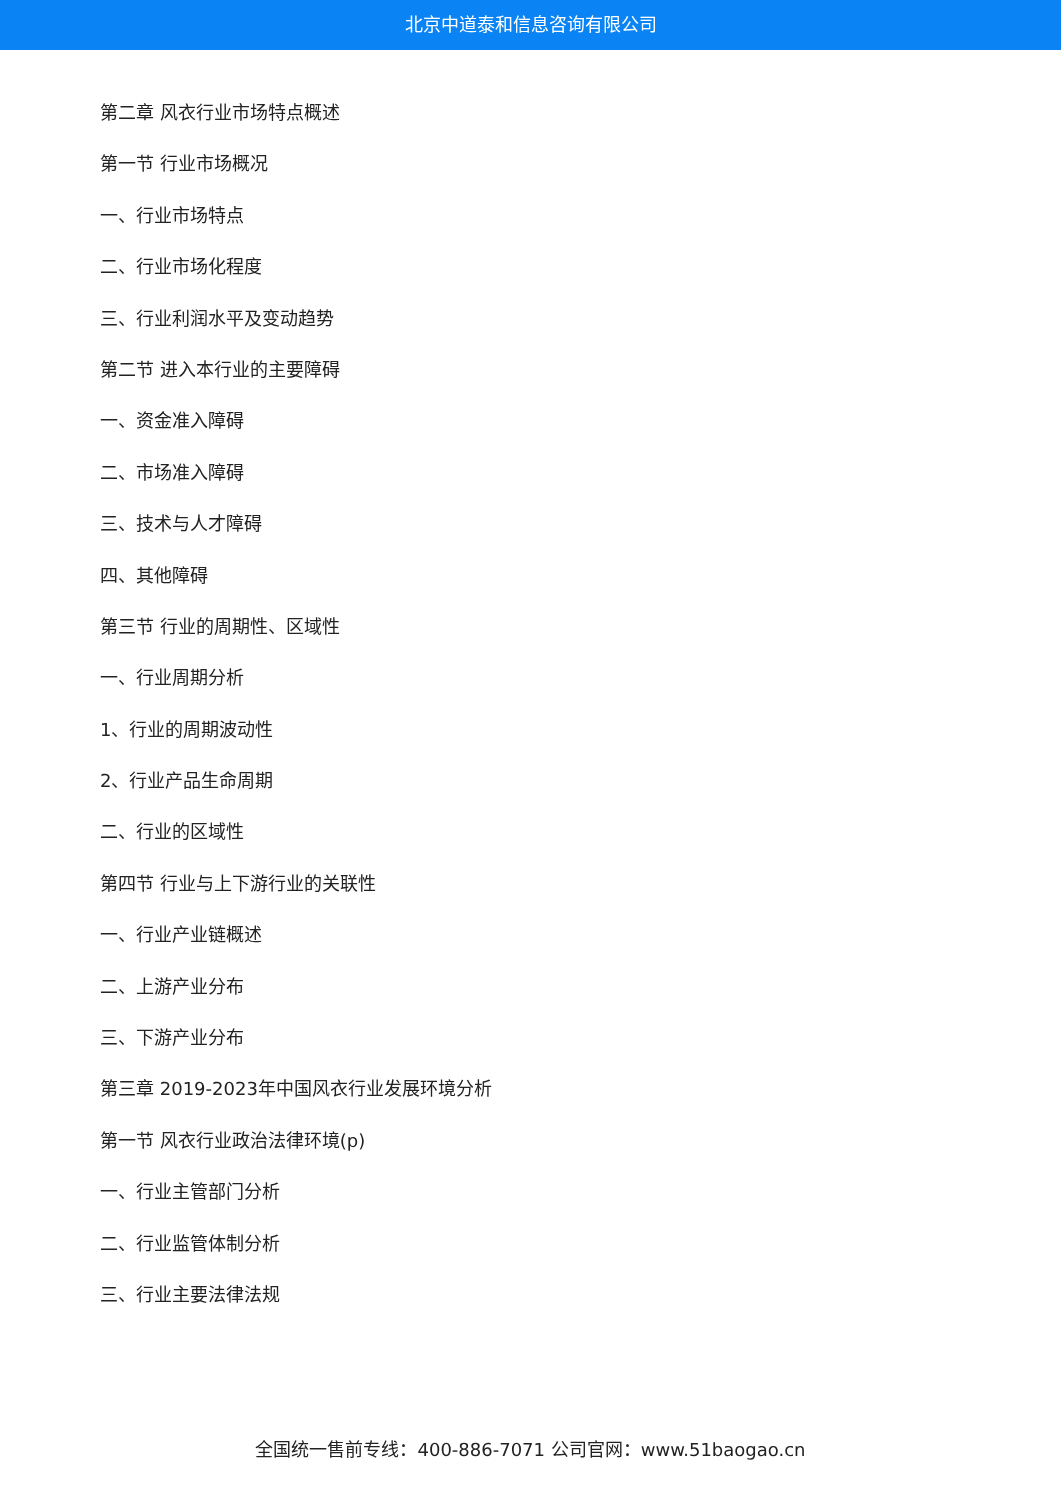北京中道泰和信息咨询有限公司
第二章 风衣行业市场特点概述
第一节 行业市场概况
一、行业市场特点
二、行业市场化程度
三、行业利润水平及变动趋势
第二节 进入本行业的主要障碍
一、资金准入障碍
二、市场准入障碍
三、技术与人才障碍
四、其他障碍
第三节 行业的周期性、区域性
一、行业周期分析
1、行业的周期波动性
2、行业产品生命周期
二、行业的区域性
第四节 行业与上下游行业的关联性
一、行业产业链概述
二、上游产业分布
三、下游产业分布
第三章 2019-2023年中国风衣行业发展环境分析
第一节 风衣行业政治法律环境(p)
一、行业主管部门分析
二、行业监管体制分析
三、行业主要法律法规
全国统一售前专线：400-886-7071 公司官网：www.51baogao.cn